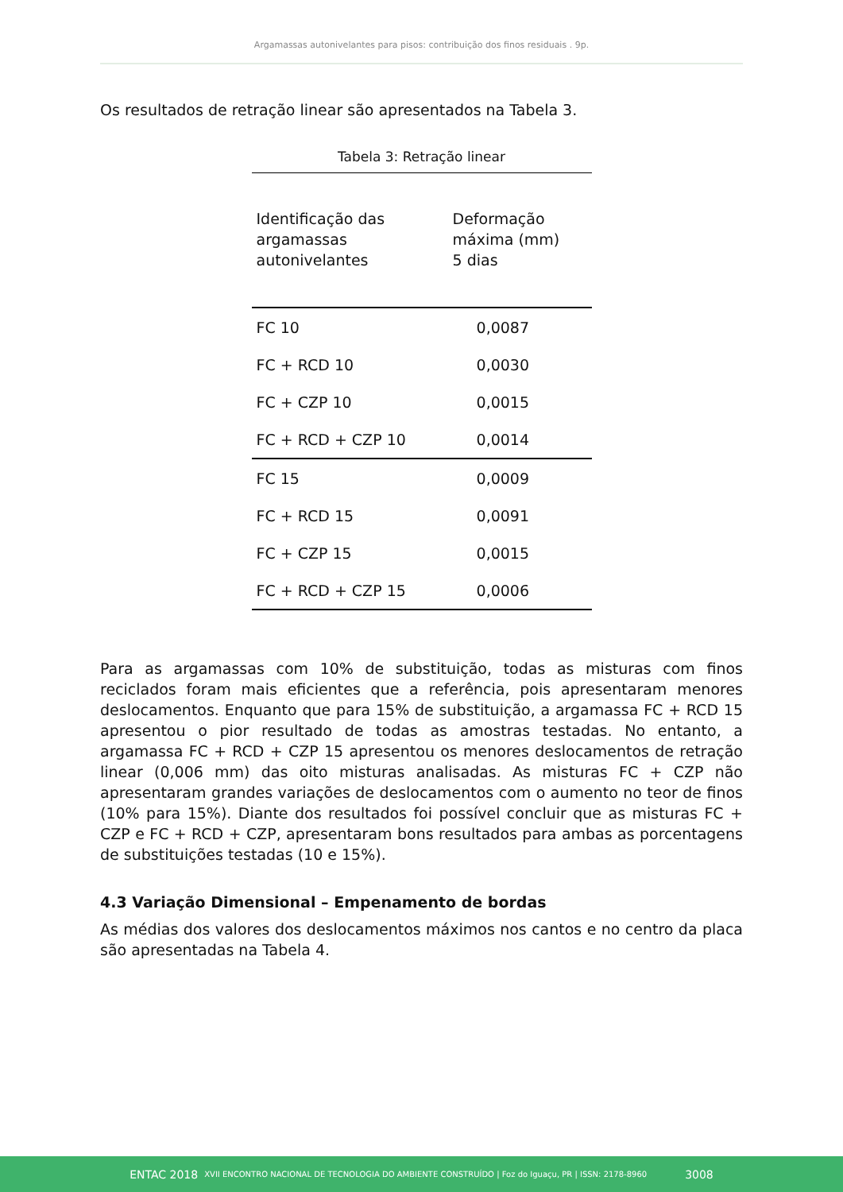Argamassas autonivelantes para pisos: contribuição dos finos residuais . 9p.
Os resultados de retração linear são apresentados na Tabela 3.
Tabela 3: Retração linear
| Identificação das argamassas autonivelantes | Deformação máxima (mm) 5 dias |
| --- | --- |
| FC 10 | 0,0087 |
| FC + RCD 10 | 0,0030 |
| FC + CZP 10 | 0,0015 |
| FC + RCD + CZP 10 | 0,0014 |
| FC 15 | 0,0009 |
| FC + RCD 15 | 0,0091 |
| FC + CZP 15 | 0,0015 |
| FC + RCD + CZP 15 | 0,0006 |
Para as argamassas com 10% de substituição, todas as misturas com finos reciclados foram mais eficientes que a referência, pois apresentaram menores deslocamentos. Enquanto que para 15% de substituição, a argamassa FC + RCD 15 apresentou o pior resultado de todas as amostras testadas. No entanto, a argamassa FC + RCD + CZP 15 apresentou os menores deslocamentos de retração linear (0,006 mm) das oito misturas analisadas. As misturas FC + CZP não apresentaram grandes variações de deslocamentos com o aumento no teor de finos (10% para 15%). Diante dos resultados foi possível concluir que as misturas FC + CZP e FC + RCD + CZP, apresentaram bons resultados para ambas as porcentagens de substituições testadas (10 e 15%).
4.3 Variação Dimensional – Empenamento de bordas
As médias dos valores dos deslocamentos máximos nos cantos e no centro da placa são apresentadas na Tabela 4.
ENTAC 2018 XVII ENCONTRO NACIONAL DE TECNOLOGIA DO AMBIENTE CONSTRUÍDO | Foz do Iguaçu, PR | ISSN: 2178-8960 3008